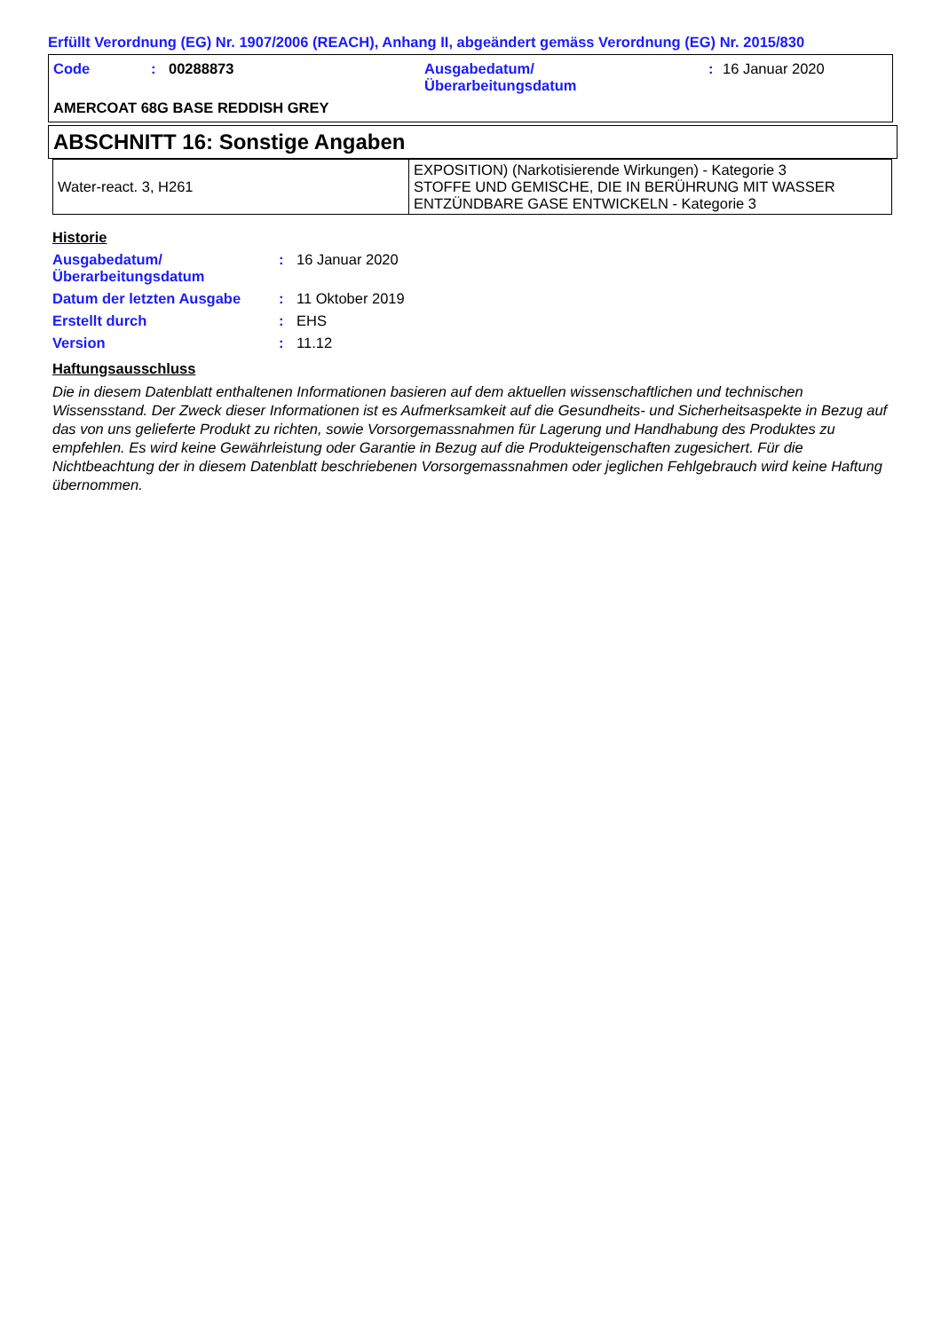Erfüllt Verordnung (EG) Nr. 1907/2006 (REACH), Anhang II, abgeändert gemäss Verordnung (EG) Nr. 2015/830
Code : 00288873 Ausgabedatum/
Überarbeitungsdatum
: 16 Januar 2020
AMERCOAT 68G BASE REDDISH GREY
ABSCHNITT 16: Sonstige Angaben
| Water-react. 3, H261 | EXPOSITION) (Narkotisierende Wirkungen) - Kategorie 3 STOFFE UND GEMISCHE, DIE IN BERÜHRUNG MIT WASSER ENTZÜNDBARE GASE ENTWICKELN - Kategorie 3 |
Historie
Ausgabedatum/
Überarbeitungsdatum
: 16 Januar 2020
Datum der letzten Ausgabe : 11 Oktober 2019
Erstellt durch : EHS
Version : 11.12
Haftungsausschluss
Die in diesem Datenblatt enthaltenen Informationen basieren auf dem aktuellen wissenschaftlichen und technischen Wissensstand. Der Zweck dieser Informationen ist es Aufmerksamkeit auf die Gesundheits- und Sicherheitsaspekte in Bezug auf das von uns gelieferte Produkt zu richten, sowie Vorsorgemassnahmen für Lagerung und Handhabung des Produktes zu empfehlen. Es wird keine Gewährleistung oder Garantie in Bezug auf die Produkteigenschaften zugesichert. Für die Nichtbeachtung der in diesem Datenblatt beschriebenen Vorsorgemassnahmen oder jeglichen Fehlgebrauch wird keine Haftung übernommen.